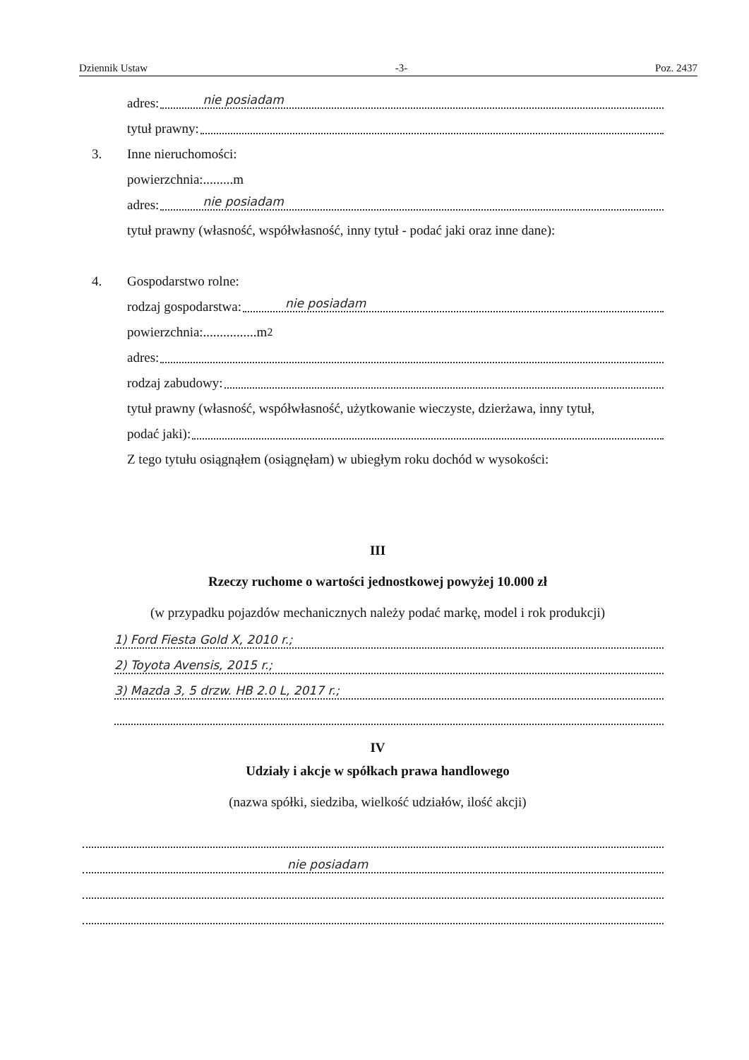Dziennik Ustaw -3- Poz. 2437
adres: nie posiadam
tytuł prawny:
3. Inne nieruchomości:
powierzchnia:.........m
adres: nie posiadam
tytuł prawny (własność, współwłasność, inny tytuł - podać jaki oraz inne dane):
4. Gospodarstwo rolne:
rodzaj gospodarstwa: nie posiadam
powierzchnia:................m<sup>2</sup>
adres:
rodzaj zabudowy:
tytuł prawny (własność, współwłasność, użytkowanie wieczyste, dzierżawa, inny tytuł,
podać jaki):
Z tego tytułu osiągnąłem (osiągnęłam) w ubiegłym roku dochód w wysokości:
III
Rzeczy ruchome o wartości jednostkowej powyżej 10.000 zł
(w przypadku pojazdów mechanicznych należy podać markę, model i rok produkcji)
1) Ford Fiesta Gold X, 2010 r.;
2) Toyota Avensis, 2015 r.;
3) Mazda 3, 5 drzw. HB 2.0 L, 2017 r.;
IV
Udziały i akcje w spółkach prawa handlowego
(nazwa spółki, siedziba, wielkość udziałów, ilość akcji)
nie posiadam